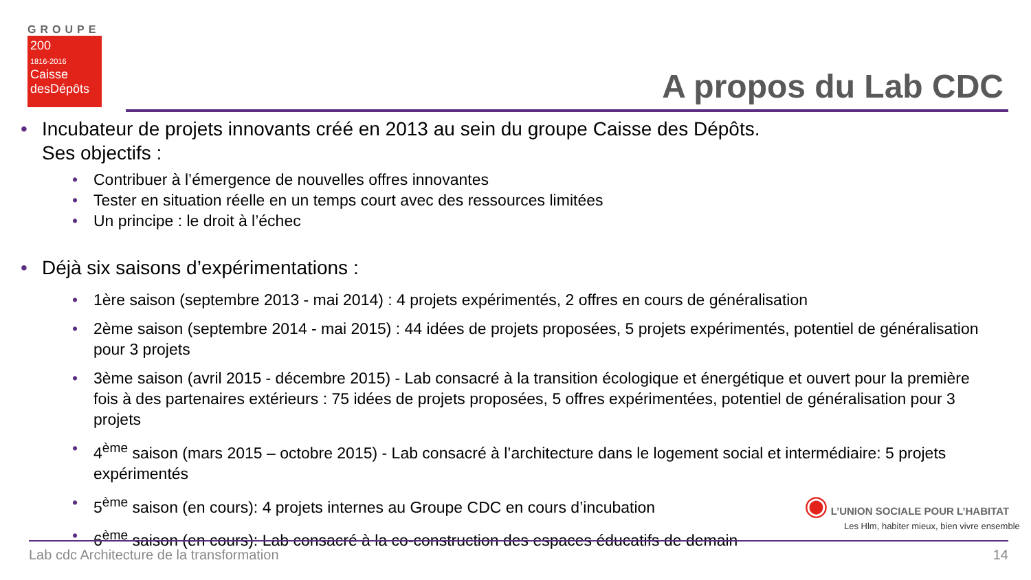GROUPE
200
1816-2016
Caisse desDépôts
A propos du Lab CDC
• Incubateur de projets innovants créé en 2013 au sein du groupe Caisse des Dépôts.
Ses objectifs :
• Contribuer à l’émergence de nouvelles offres innovantes
• Tester en situation réelle en un temps court avec des ressources limitées
• Un principe : le droit à l’échec
• Déjà six saisons d’expérimentations :
• 1ère saison (septembre 2013 - mai 2014) : 4 projets expérimentés, 2 offres en cours de généralisation
• 2ème saison (septembre 2014 - mai 2015) : 44 idées de projets proposées, 5 projets expérimentés, potentiel de généralisation pour 3 projets
• 3ème saison (avril 2015 - décembre 2015) - Lab consacré à la transition écologique et énergétique et ouvert pour la première fois à des partenaires extérieurs : 75 idées de projets proposées, 5 offres expérimentées, potentiel de généralisation pour 3 projets
• 4<sup>ème</sup> saison (mars 2015 – octobre 2015) - Lab consacré à l’architecture dans le logement social et intermédiaire: 5 projets expérimentés
• 5<sup>ème</sup> saison (en cours): 4 projets internes au Groupe CDC en cours d’incubation
• 6<sup>ème</sup> saison (en cours): Lab consacré à la co-construction des espaces éducatifs de demain
◉ L’UNION SOCIALE POUR L’HABITAT
Les Hlm, habiter mieux, bien vivre ensemble
Lab cdc Architecture de la transformation 14